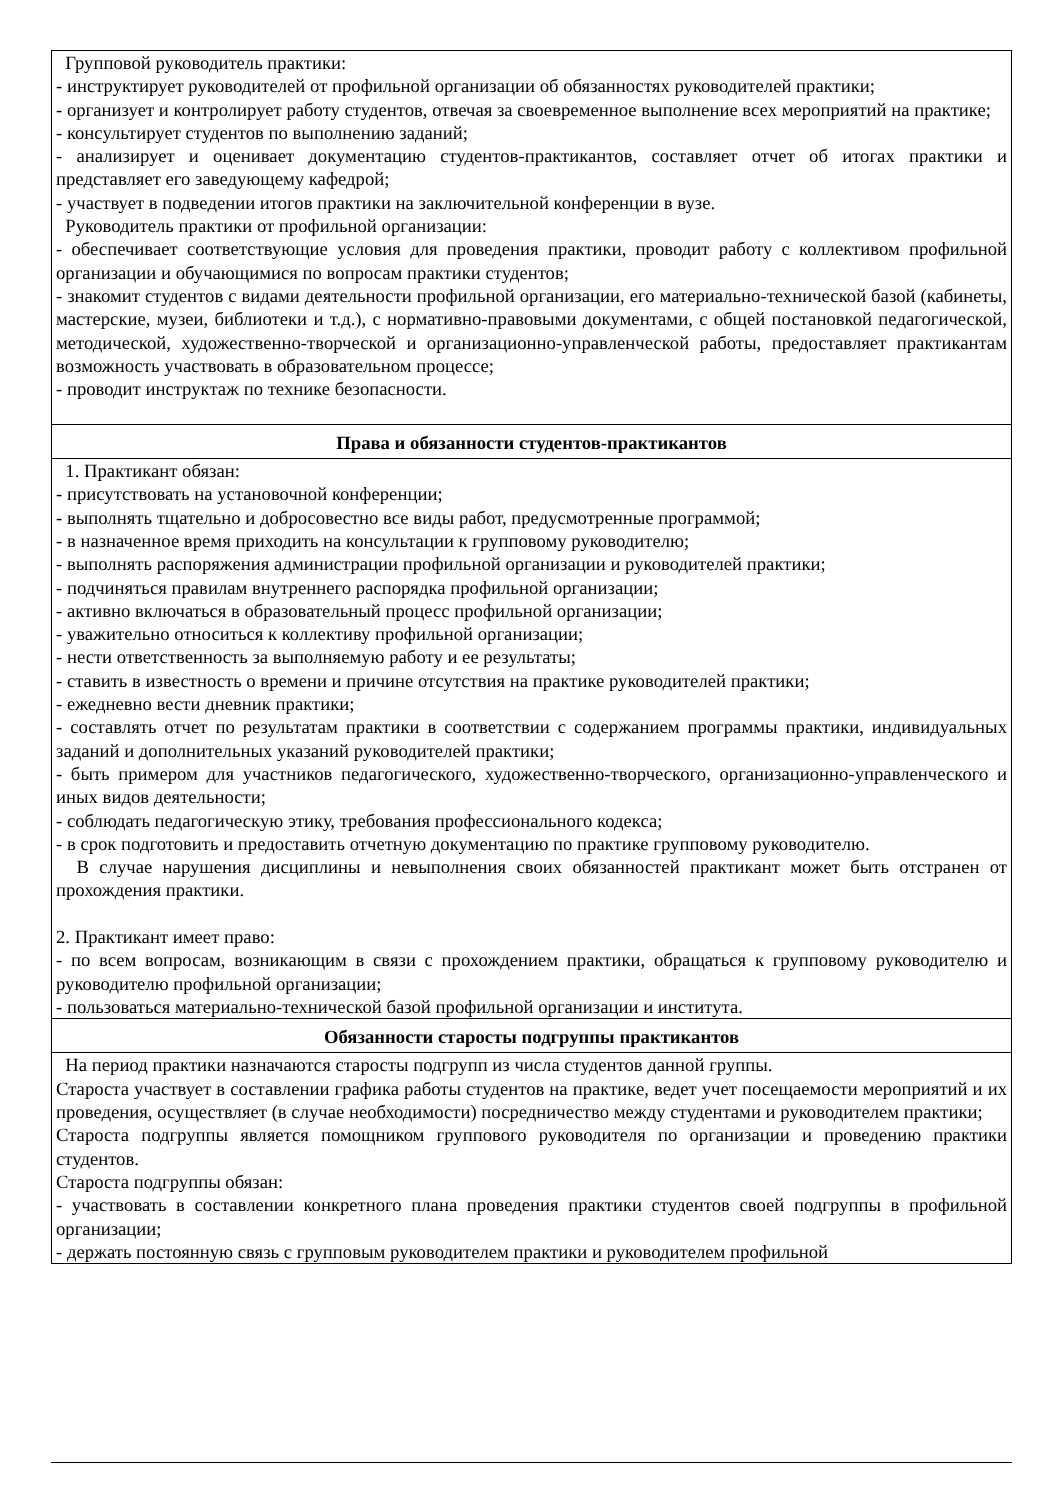| Групповой руководитель практики: - инструктирует руководителей от профильной организации об обязанностях руководителей практики; - организует и контролирует работу студентов, отвечая за своевременное выполнение всех мероприятий на практике; - консультирует студентов по выполнению заданий; - анализирует и оценивает документацию студентов-практикантов, составляет отчет об итогах практики и представляет его заведующему кафедрой; - участвует в подведении итогов практики на заключительной конференции в вузе. Руководитель практики от профильной организации: - обеспечивает соответствующие условия для проведения практики, проводит работу с коллективом профильной организации и обучающимися по вопросам практики студентов; - знакомит студентов с видами деятельности профильной организации, его материально-технической базой (кабинеты, мастерские, музеи, библиотеки и т.д.), с нормативно-правовыми документами, с общей постановкой педагогической, методической, художественно-творческой и организационно-управленческой работы, предоставляет практикантам возможность участвовать в образовательном процессе; - проводит инструктаж по технике безопасности. |
| Права и обязанности студентов-практикантов |
| 1. Практикант обязан: - присутствовать на установочной конференции; - выполнять тщательно и добросовестно все виды работ, предусмотренные программой; - в назначенное время приходить на консультации к групповому руководителю; - выполнять распоряжения администрации профильной организации и руководителей практики; - подчиняться правилам внутреннего распорядка профильной организации; - активно включаться в образовательный процесс профильной организации; - уважительно относиться к коллективу профильной организации; - нести ответственность за выполняемую работу и ее результаты; - ставить в известность о времени и причине отсутствия на практике руководителей практики; - ежедневно вести дневник практики; - составлять отчет по результатам практики в соответствии с содержанием программы практики, индивидуальных заданий и дополнительных указаний руководителей практики; - быть примером для участников педагогического, художественно-творческого, организационно-управленческого и иных видов деятельности; - соблюдать педагогическую этику, требования профессионального кодекса; - в срок подготовить и предоставить отчетную документацию по практике групповому руководителю. В случае нарушения дисциплины и невыполнения своих обязанностей практикант может быть отстранен от прохождения практики. 2. Практикант имеет право: - по всем вопросам, возникающим в связи с прохождением практики, обращаться к групповому руководителю и руководителю профильной организации; - пользоваться материально-технической базой профильной организации и института. |
| Обязанности старосты подгруппы практикантов |
| На период практики назначаются старосты подгрупп из числа студентов данной группы. Староста участвует в составлении графика работы студентов на практике, ведет учет посещаемости мероприятий и их проведения, осуществляет (в случае необходимости) посредничество между студентами и руководителем практики; Староста подгруппы является помощником группового руководителя по организации и проведению практики студентов. Староста подгруппы обязан: - участвовать в составлении конкретного плана проведения практики студентов своей подгруппы в профильной организации; - держать постоянную связь с групповым руководителем практики и руководителем профильной |